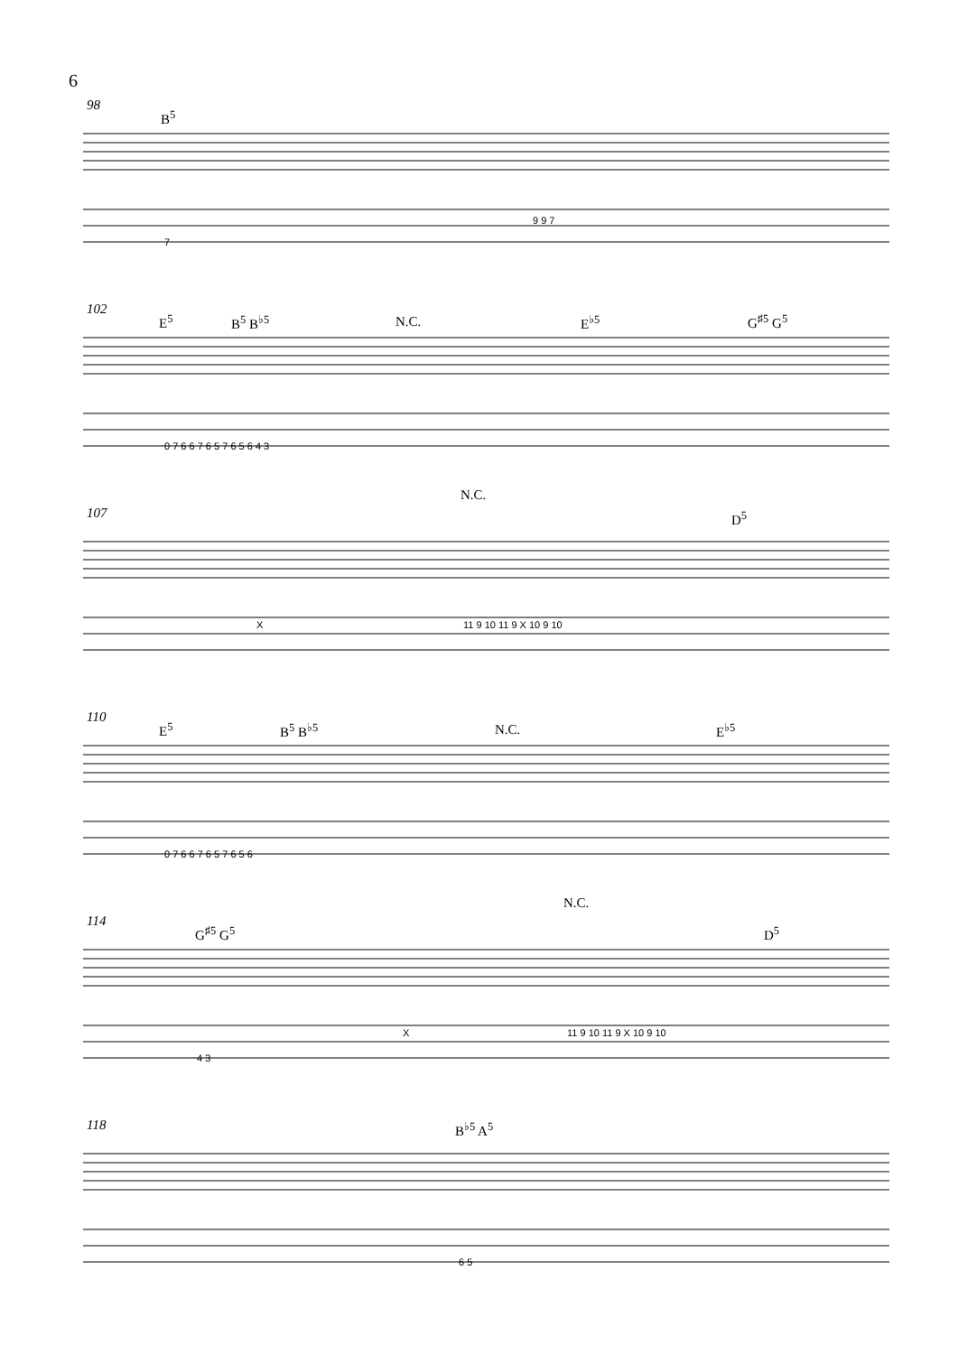6
98
B<sup>5</sup>
7
9 9 7
102
E<sup>5</sup> B<sup>5</sup> B<sup>♭5</sup> N.C. E<sup>♭5</sup> G<sup>♯5</sup> G<sup>5</sup>
0 7 6 6 7 6 5 7 6 5 6 4 3
107
N.C.
D<sup>5</sup>
X 11 9 10 11 9 X 10 9 10
110
E<sup>5</sup> B<sup>5</sup> B<sup>♭5</sup> N.C. E<sup>♭5</sup>
0 7 6 6 7 6 5 7 6 5 6
114
G<sup>♯5</sup> G<sup>5</sup>
N.C.
D<sup>5</sup>
4 3
X 11 9 10 11 9 X 10 9 10
118 B<sup>♭5</sup> A<sup>5</sup>
6 5